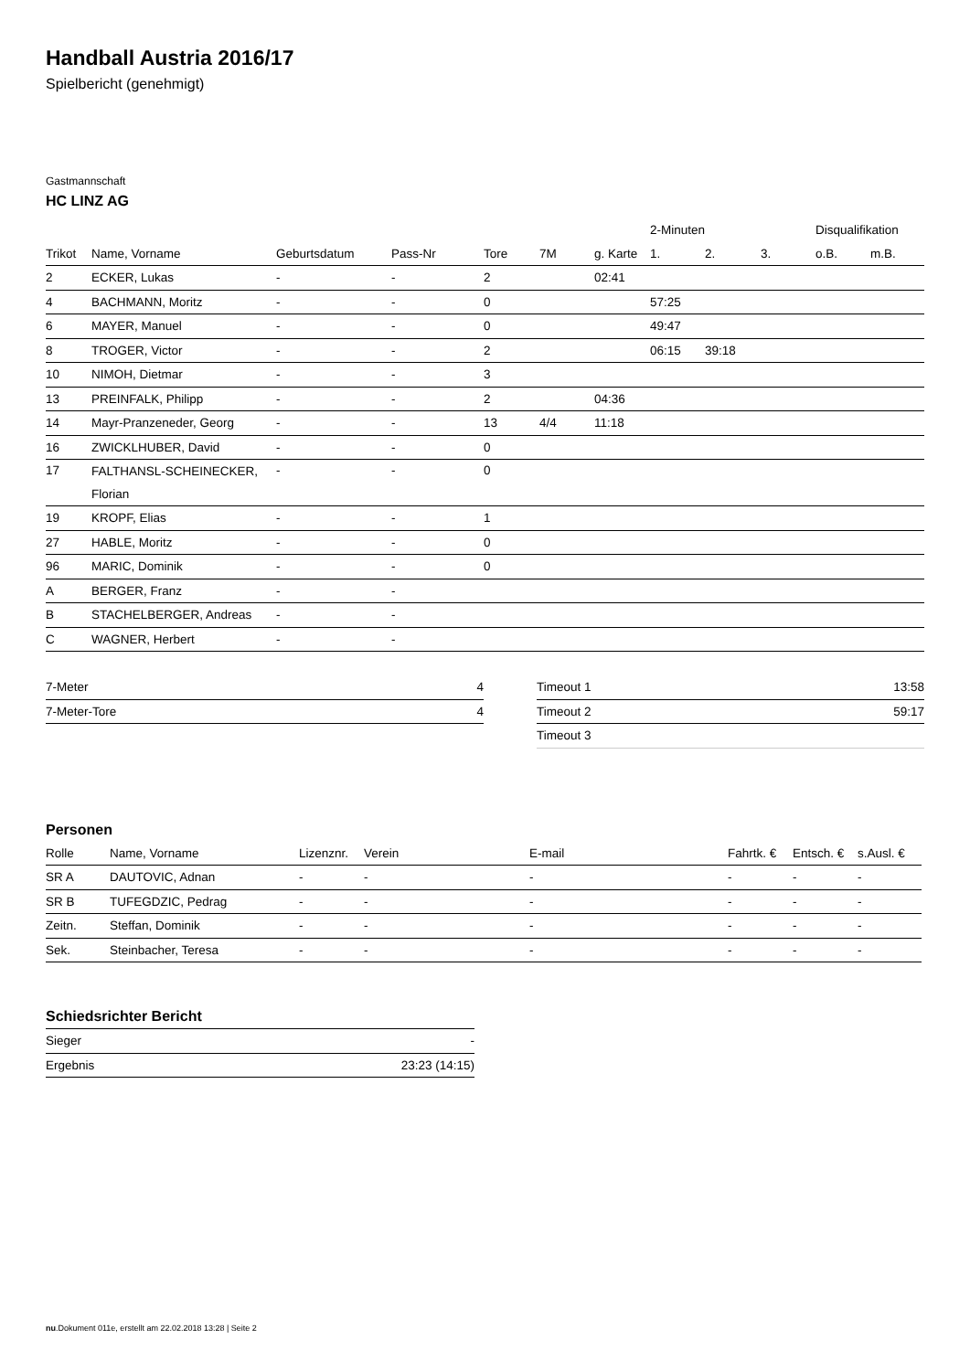Handball Austria 2016/17
Spielbericht (genehmigt)
Gastmannschaft
HC LINZ AG
| | | | | | | | 2-Minuten | | | Disqualifikation | |
| --- | --- | --- | --- | --- | --- | --- | --- | --- | --- | --- | --- |
| Trikot | Name, Vorname | Geburtsdatum | Pass-Nr | Tore | 7M | g. Karte | 1. | 2. | 3. | o.B. | m.B. |
| 2 | ECKER, Lukas | - | - | 2 | | 02:41 | | | | | |
| 4 | BACHMANN, Moritz | - | - | 0 | | | 57:25 | | | | |
| 6 | MAYER, Manuel | - | - | 0 | | | 49:47 | | | | |
| 8 | TROGER, Victor | - | - | 2 | | | 06:15 | 39:18 | | | |
| 10 | NIMOH, Dietmar | - | - | 3 | | | | | | | |
| 13 | PREINFALK, Philipp | - | - | 2 | | 04:36 | | | | | |
| 14 | Mayr-Pranzeneder, Georg | - | - | 13 | 4/4 | 11:18 | | | | | |
| 16 | ZWICKLHUBER, David | - | - | 0 | | | | | | | |
| 17 | FALTHANSL-SCHEINECKER, Florian | - | - | 0 | | | | | | | |
| 19 | KROPF, Elias | - | - | 1 | | | | | | | |
| 27 | HABLE, Moritz | - | - | 0 | | | | | | | |
| 96 | MARIC, Dominik | - | - | 0 | | | | | | | |
| A | BERGER, Franz | - | - | | | | | | | | |
| B | STACHELBERGER, Andreas | - | - | | | | | | | | |
| C | WAGNER, Herbert | - | - | | | | | | | | |
| 7-Meter | 4 |
| 7-Meter-Tore | 4 |
| Timeout 1 | 13:58 |
| Timeout 2 | 59:17 |
| Timeout 3 | |
Personen
| Rolle | Name, Vorname | Lizenznr. | Verein | E-mail | Fahrtk. € | Entsch. € | s.Ausl. € |
| --- | --- | --- | --- | --- | --- | --- | --- |
| SR A | DAUTOVIC, Adnan | - | - | - | - | - | - |
| SR B | TUFEGDZIC, Pedrag | - | - | - | - | - | - |
| Zeitn. | Steffan, Dominik | - | - | - | - | - | - |
| Sek. | Steinbacher, Teresa | - | - | - | - | - | - |
Schiedsrichter Bericht
| Sieger | - |
| Ergebnis | 23:23 (14:15) |
nu.Dokument 011e, erstellt am 22.02.2018 13:28 | Seite 2